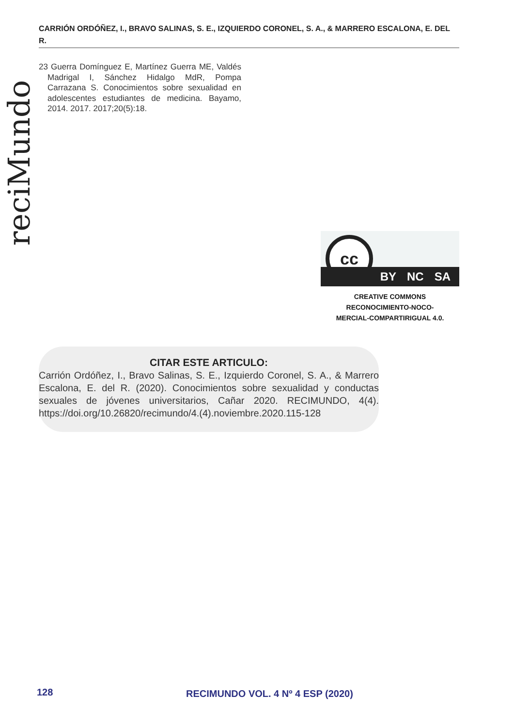CARRIÓN ORDÓÑEZ, I., BRAVO SALINAS, S. E., IZQUIERDO CORONEL, S. A., & MARRERO ESCALONA, E. DEL R.
reciMundo
23 Guerra Domínguez E, Martínez Guerra ME, Valdés Madrigal I, Sánchez Hidalgo MdR, Pompa Carrazana S. Conocimientos sobre sexualidad en adolescentes estudiantes de medicina. Bayamo, 2014. 2017. 2017;20(5):18.
cc
BY NC SA
CREATIVE COMMONS RECONOCIMIENTO-NOCO-
MERCIAL-COMPARTIRIGUAL 4.0.
CITAR ESTE ARTICULO:
Carrión Ordóñez, I., Bravo Salinas, S. E., Izquierdo Coronel, S. A., & Marrero Escalona, E. del R. (2020). Conocimientos sobre sexualidad y conductas sexuales de jóvenes universitarios, Cañar 2020. RECIMUNDO, 4(4). https://doi.org/10.26820/recimundo/4.(4).noviembre.2020.115-128
128
RECIMUNDO VOL. 4 Nº 4 ESP (2020)